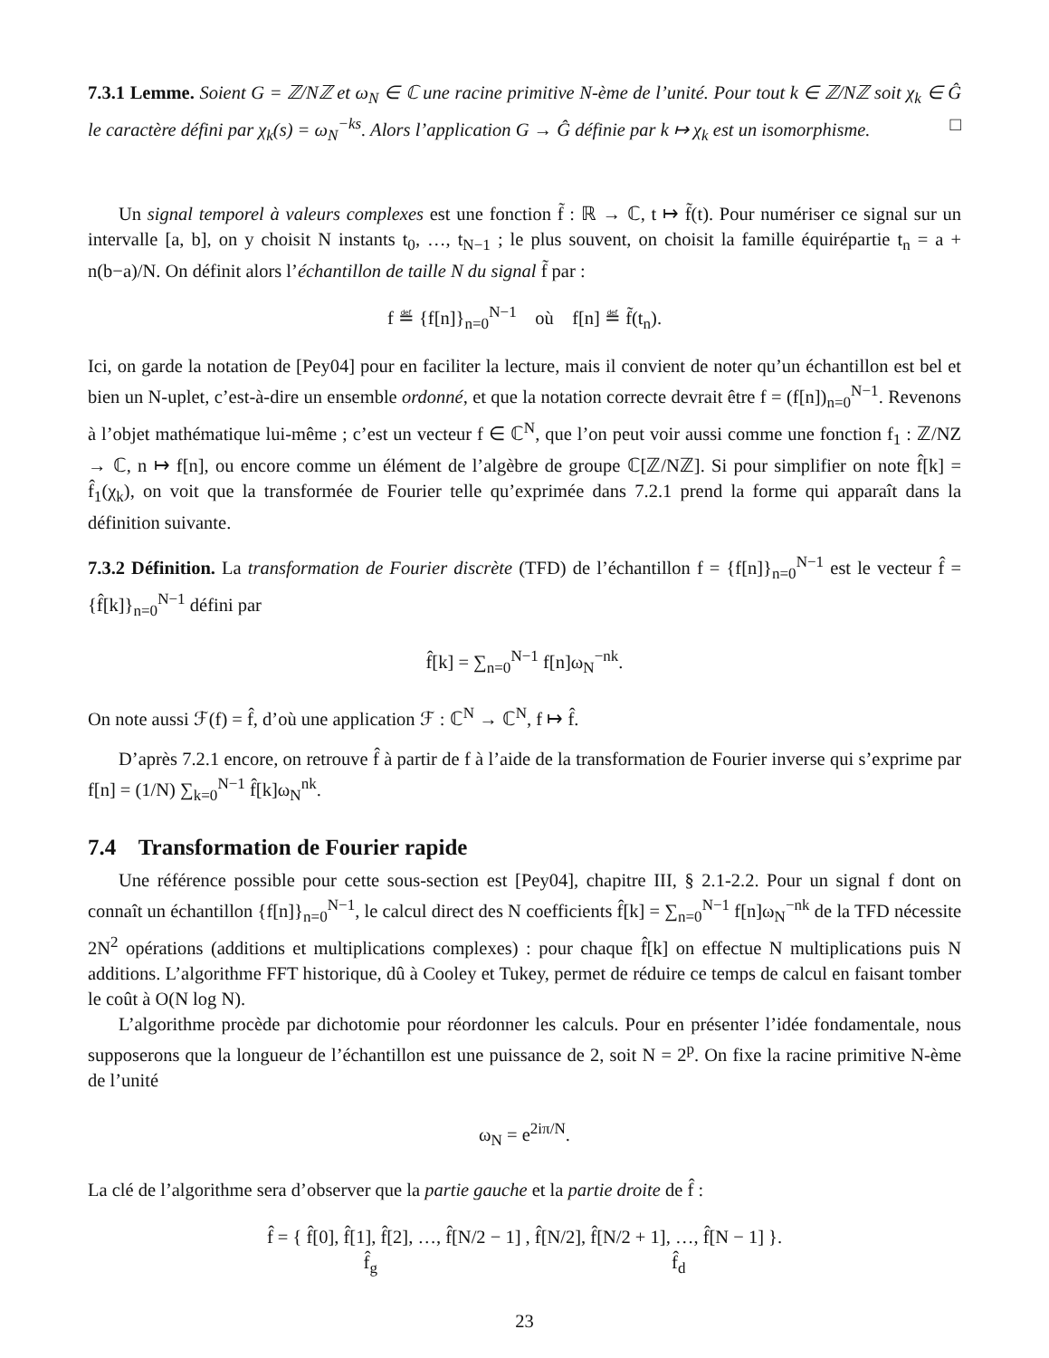7.3.1 Lemme. Soient G = ℤ/Nℤ et ω<sub>N</sub> ∈ ℂ une racine primitive N-ème de l’unité. Pour tout k ∈ ℤ/Nℤ soit χ<sub>k</sub> ∈ Ĝ le caractère défini par χ<sub>k</sub>(s) = ω<sub>N</sub><sup>−ks</sup>. Alors l’application G → Ĝ définie par k ↦ χ<sub>k</sub> est un isomorphisme. □
Un signal temporel à valeurs complexes est une fonction f̃ : ℝ → ℂ, t ↦ f̃(t). Pour numériser ce signal sur un intervalle [a, b], on y choisit N instants t<sub>0</sub>, …, t<sub>N−1</sub> ; le plus souvent, on choisit la famille équirépartie t<sub>n</sub> = a + n(b−a)/N. On définit alors l’échantillon de taille N du signal f̃ par :
f ≝ {f[n]}<sub>n=0</sub><sup>N−1</sup> où f[n] ≝ f̃(t<sub>n</sub>).
Ici, on garde la notation de [Pey04] pour en faciliter la lecture, mais il convient de noter qu’un échantillon est bel et bien un N-uplet, c’est-à-dire un ensemble ordonné, et que la notation correcte devrait être f = (f[n])<sub>n=0</sub><sup>N−1</sup>. Revenons à l’objet mathématique lui-même ; c’est un vecteur f ∈ ℂ<sup>N</sup>, que l’on peut voir aussi comme une fonction f<sub>1</sub> : ℤ/NZ → ℂ, n ↦ f[n], ou encore comme un élément de l’algèbre de groupe ℂ[ℤ/Nℤ]. Si pour simplifier on note f̂[k] = f̂<sub>1</sub>(χ<sub>k</sub>), on voit que la transformée de Fourier telle qu’exprimée dans 7.2.1 prend la forme qui apparaît dans la définition suivante.
7.3.2 Définition. La transformation de Fourier discrète (TFD) de l’échantillon f = {f[n]}<sub>n=0</sub><sup>N−1</sup> est le vecteur f̂ = {f̂[k]}<sub>n=0</sub><sup>N−1</sup> défini par
f̂[k] = ∑<sub>n=0</sub><sup>N−1</sup> f[n]ω<sub>N</sub><sup>−nk</sup>.
On note aussi ℱ(f) = f̂, d’où une application ℱ : ℂ<sup>N</sup> → ℂ<sup>N</sup>, f ↦ f̂.
D’après 7.2.1 encore, on retrouve f̂ à partir de f à l’aide de la transformation de Fourier inverse qui s’exprime par f[n] = (1/N) ∑<sub>k=0</sub><sup>N−1</sup> f̂[k]ω<sub>N</sub><sup>nk</sup>.
7.4 Transformation de Fourier rapide
Une référence possible pour cette sous-section est [Pey04], chapitre III, § 2.1-2.2. Pour un signal f dont on connaît un échantillon {f[n]}<sub>n=0</sub><sup>N−1</sup>, le calcul direct des N coefficients f̂[k] = ∑<sub>n=0</sub><sup>N−1</sup> f[n]ω<sub>N</sub><sup>−nk</sup> de la TFD nécessite 2N<sup>2</sup> opérations (additions et multiplications complexes) : pour chaque f̂[k] on effectue N multiplications puis N additions. L’algorithme FFT historique, dû à Cooley et Tukey, permet de réduire ce temps de calcul en faisant tomber le coût à O(N log N).
L’algorithme procède par dichotomie pour réordonner les calculs. Pour en présenter l’idée fondamentale, nous supposerons que la longueur de l’échantillon est une puissance de 2, soit N = 2<sup>p</sup>. On fixe la racine primitive N-ème de l’unité
ω<sub>N</sub> = e<sup>2iπ/N</sup>.
La clé de l’algorithme sera d’observer que la partie gauche et la partie droite de f̂ :
f̂ = { f̂[0], f̂[1], f̂[2], …, f̂[N/2 − 1] , f̂[N/2], f̂[N/2 + 1], …, f̂[N − 1] }.
f̂<sub>g</sub> f̂<sub>d</sub>
23